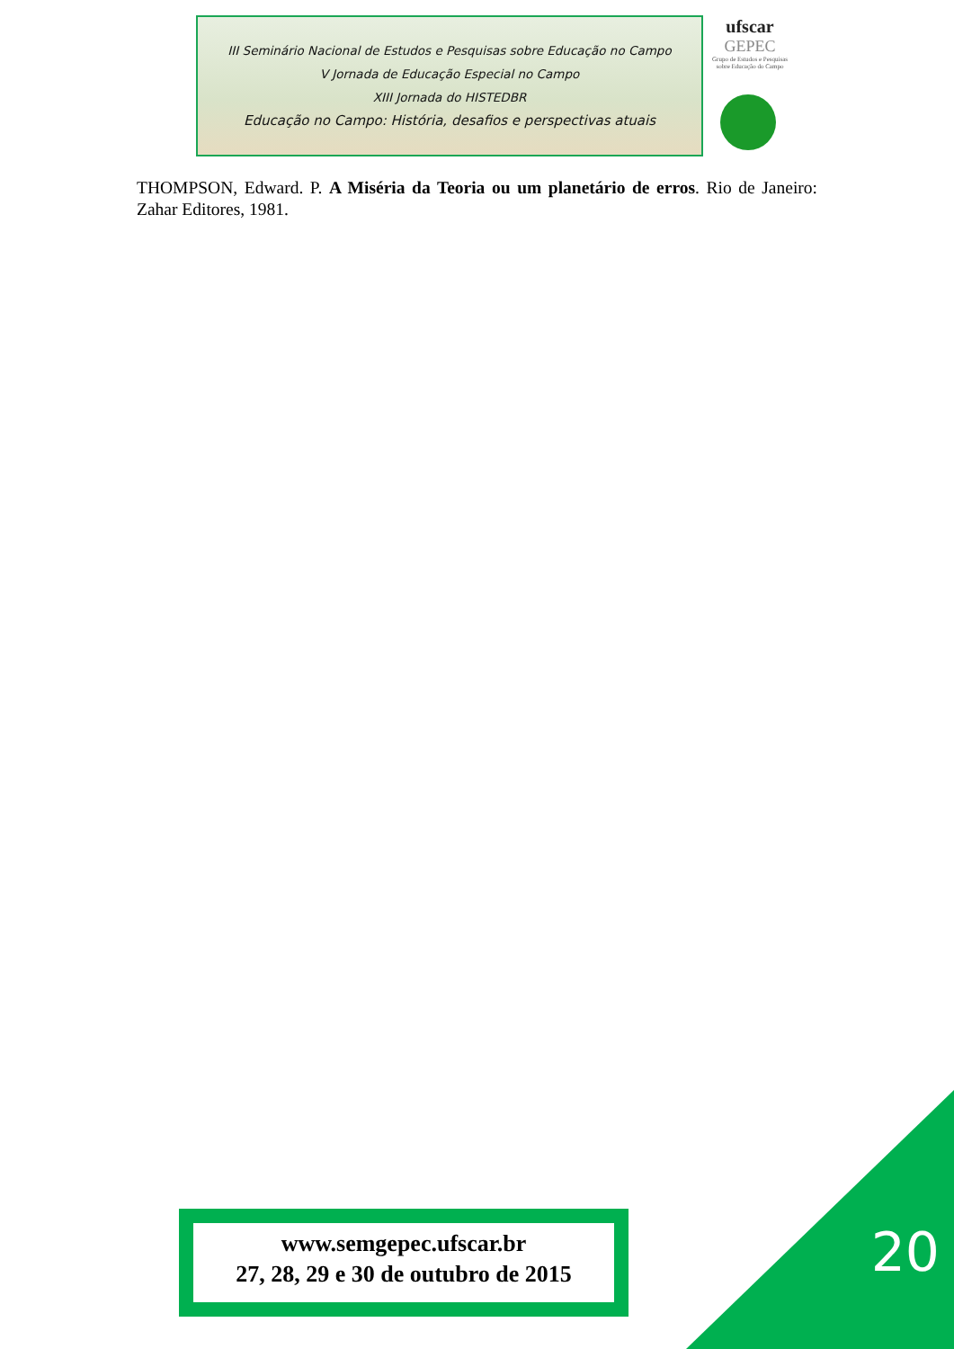III Seminário Nacional de Estudos e Pesquisas sobre Educação no Campo
V Jornada de Educação Especial no Campo
XIII Jornada do HISTEDBR
Educação no Campo: História, desafios e perspectivas atuais
ufscar
GEPEC
Grupo de Estudos e Pesquisas sobre Educação do Campo
THOMPSON, Edward. P. A Miséria da Teoria ou um planetário de erros. Rio de Janeiro: Zahar Editores, 1981.
www.semgepec.ufscar.br
27, 28, 29 e 30 de outubro de 2015
20